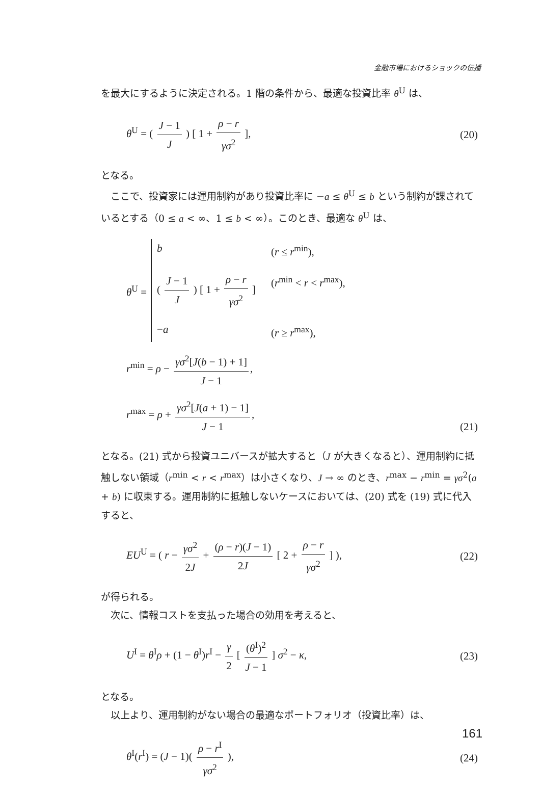金融市場におけるショックの伝播
を最大にするように決定される。1 階の条件から、最適な投資比率 θ<sup>U</sup> は、
θ<sup>U</sup> = ( J − 1 J ) [ 1 + ρ − r γσ<sup>2</sup> ], (20)
となる。
ここで、投資家には運用制約があり投資比率に −a ≤ θ<sup>U</sup> ≤ b という制約が課されているとする（0 ≤ a < ∞、1 ≤ b < ∞）。このとき、最適な θ<sup>U</sup> は、
θ<sup>U</sup> =
b (r ≤ r<sup>min</sup>), ( J − 1 J ) [ 1 + ρ − r γσ<sup>2</sup> ] (r<sup>min</sup> < r < r<sup>max</sup>), −a (r ≥ r<sup>max</sup>),
r<sup>min</sup> = ρ − γσ<sup>2</sup>[J(b − 1) + 1] J − 1,
r<sup>max</sup> = ρ + γσ<sup>2</sup>[J(a + 1) − 1] J − 1,
(21)
となる。(21) 式から投資ユニバースが拡大すると（J が大きくなると）、運用制約に抵触しない領域（r<sup>min</sup> < r < r<sup>max</sup>）は小さくなり、J → ∞ のとき、r<sup>max</sup> − r<sup>min</sup> = γσ<sup>2</sup>(a + b) に収束する。運用制約に抵触しないケースにおいては、(20) 式を (19) 式に代入すると、
EU<sup>U</sup> = ( r − γσ<sup>2</sup> 2J + (ρ − r)(J − 1) 2J [ 2 + ρ − r γσ<sup>2</sup> ] ), (22)
が得られる。
次に、情報コストを支払った場合の効用を考えると、
U<sup>I</sup> = θ<sup>I</sup>ρ + (1 − θ<sup>I</sup>)r<sup>I</sup> − γ 2 [ (θ<sup>I</sup>)<sup>2</sup> J − 1 ] σ<sup>2</sup> − κ, (23)
となる。
以上より、運用制約がない場合の最適なポートフォリオ（投資比率）は、
θ<sup>I</sup>(r<sup>I</sup>) = (J − 1)( ρ − r<sup>I</sup> γσ<sup>2</sup> ), (24)
161